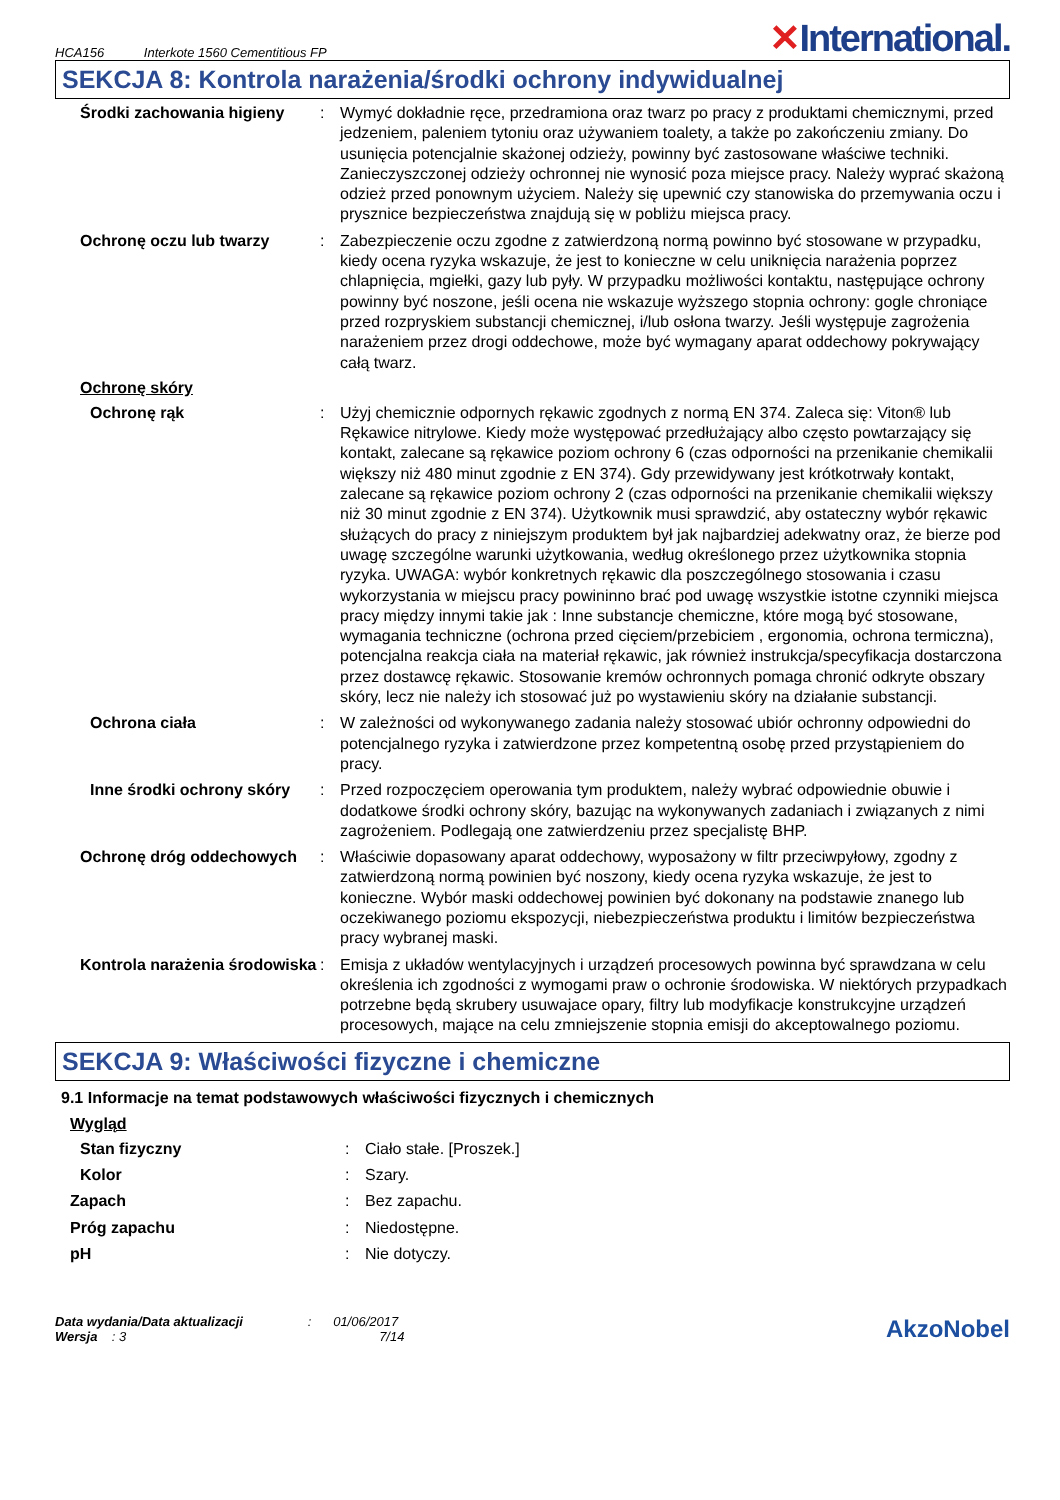HCA156 Interkote 1560 Cementitious FP
✕International.
SEKCJA 8: Kontrola narażenia/środki ochrony indywidualnej
Środki zachowania higieny : Wymyć dokładnie ręce, przedramiona oraz twarz po pracy z produktami chemicznymi, przed jedzeniem, paleniem tytoniu oraz używaniem toalety, a także po zakończeniu zmiany. Do usunięcia potencjalnie skażonej odzieży, powinny być zastosowane właściwe techniki. Zanieczyszczonej odzieży ochronnej nie wynosić poza miejsce pracy. Należy wyprać skażoną odzież przed ponownym użyciem. Należy się upewnić czy stanowiska do przemywania oczu i prysznice bezpieczeństwa znajdują się w pobliżu miejsca pracy.
Ochronę oczu lub twarzy : Zabezpieczenie oczu zgodne z zatwierdzoną normą powinno być stosowane w przypadku, kiedy ocena ryzyka wskazuje, że jest to konieczne w celu uniknięcia narażenia poprzez chlapnięcia, mgiełki, gazy lub pyły. W przypadku możliwości kontaktu, następujące ochrony powinny być noszone, jeśli ocena nie wskazuje wyższego stopnia ochrony: gogle chroniące przed rozpryskiem substancji chemicznej, i/lub osłona twarzy. Jeśli występuje zagrożenia narażeniem przez drogi oddechowe, może być wymagany aparat oddechowy pokrywający całą twarz.
Ochronę skóry
Ochronę rąk : Użyj chemicznie odpornych rękawic zgodnych z normą EN 374. Zaleca się: Viton® lub Rękawice nitrylowe. Kiedy może występować przedłużający albo często powtarzający się kontakt, zalecane są rękawice poziom ochrony 6 (czas odporności na przenikanie chemikalii większy niż 480 minut zgodnie z EN 374). Gdy przewidywany jest krótkotrwały kontakt, zalecane są rękawice poziom ochrony 2 (czas odporności na przenikanie chemikalii większy niż 30 minut zgodnie z EN 374). Użytkownik musi sprawdzić, aby ostateczny wybór rękawic służących do pracy z niniejszym produktem był jak najbardziej adekwatny oraz, że bierze pod uwagę szczególne warunki użytkowania, według określonego przez użytkownika stopnia ryzyka. UWAGA: wybór konkretnych rękawic dla poszczególnego stosowania i czasu wykorzystania w miejscu pracy powininno brać pod uwagę wszystkie istotne czynniki miejsca pracy między innymi takie jak : Inne substancje chemiczne, które mogą być stosowane, wymagania techniczne (ochrona przed cięciem/przebiciem , ergonomia, ochrona termiczna), potencjalna reakcja ciała na materiał rękawic, jak również instrukcja/specyfikacja dostarczona przez dostawcę rękawic. Stosowanie kremów ochronnych pomaga chronić odkryte obszary skóry, lecz nie należy ich stosować już po wystawieniu skóry na działanie substancji.
Ochrona ciała : W zależności od wykonywanego zadania należy stosować ubiór ochronny odpowiedni do potencjalnego ryzyka i zatwierdzone przez kompetentną osobę przed przystąpieniem do pracy.
Inne środki ochrony skóry
: Przed rozpoczęciem operowania tym produktem, należy wybrać odpowiednie obuwie i dodatkowe środki ochrony skóry, bazując na wykonywanych zadaniach i związanych z nimi zagrożeniem. Podlegają one zatwierdzeniu przez specjalistę BHP.
Ochronę dróg oddechowych : Właściwie dopasowany aparat oddechowy, wyposażony w filtr przeciwpyłowy, zgodny z zatwierdzoną normą powinien być noszony, kiedy ocena ryzyka wskazuje, że jest to konieczne. Wybór maski oddechowej powinien być dokonany na podstawie znanego lub oczekiwanego poziomu ekspozycji, niebezpieczeństwa produktu i limitów bezpieczeństwa pracy wybranej maski.
Kontrola narażenia środowiska
: Emisja z układów wentylacyjnych i urządzeń procesowych powinna być sprawdzana w celu określenia ich zgodności z wymogami praw o ochronie środowiska. W niektórych przypadkach potrzebne będą skrubery usuwajace opary, filtry lub modyfikacje konstrukcyjne urządzeń procesowych, mające na celu zmniejszenie stopnia emisji do akceptowalnego poziomu.
SEKCJA 9: Właściwości fizyczne i chemiczne
9.1 Informacje na temat podstawowych właściwości fizycznych i chemicznych
Wygląd
Stan fizyczny : Ciało stałe. [Proszek.]
Kolor : Szary.
Zapach : Bez zapachu.
Próg zapachu : Niedostępne.
pH : Nie dotyczy.
Data wydania/Data aktualizacji : 01/06/2017
Wersja : 3 7/14
AkzoNobel